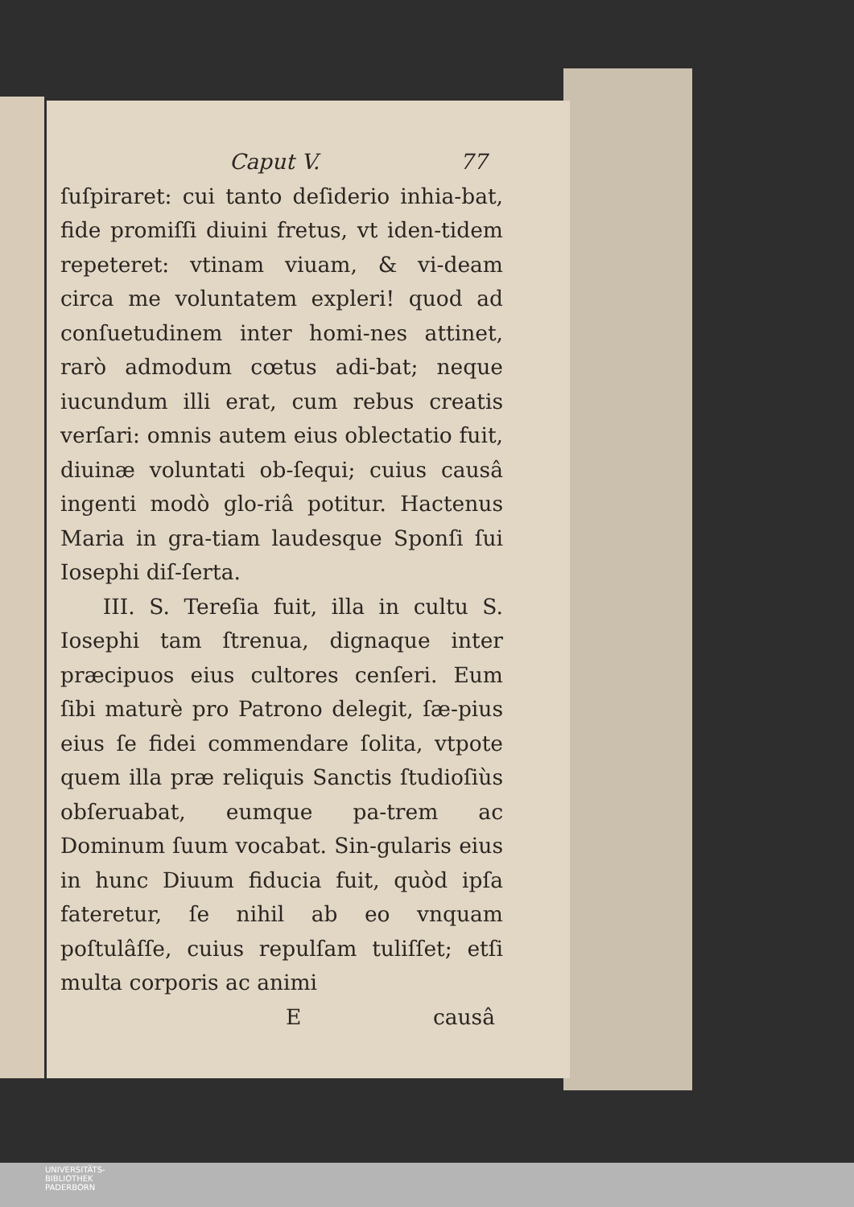Caput V. 77
ſuſpiraret: cui tanto deſiderio inhia-bat, fide promiſſi diuini fretus, vt iden-tidem repeteret: vtinam viuam, & vi-deam circa me voluntatem expleri! quod ad conſuetudinem inter homi-nes attinet, rarò admodum cœtus adi-bat; neque iucundum illi erat, cum rebus creatis verſari: omnis autem eius oblectatio fuit, diuinæ voluntati ob-ſequi; cuius causâ ingenti modò glo-riâ potitur. Hactenus Maria in gra-tiam laudesque Sponſi ſui Iosephi diſ-ſerta.
III. S. Tereſia fuit, illa in cultu S. Iosephi tam ſtrenua, dignaque inter præcipuos eius cultores cenſeri. Eum ſibi maturè pro Patrono delegit, ſæ-pius eius ſe fidei commendare ſolita, vtpote quem illa præ reliquis Sanctis ſtudioſiùs obſeruabat, eumque pa-trem ac Dominum ſuum vocabat. Sin-gularis eius in hunc Diuum fiducia fuit, quòd ipſa fateretur, ſe nihil ab eo vnquam poſtulâſſe, cuius repulſam tuliſſet; etſi multa corporis ac animi
Ecausâ
UNIVERSITÄTS-
BIBLIOTHEK
PADERBORN